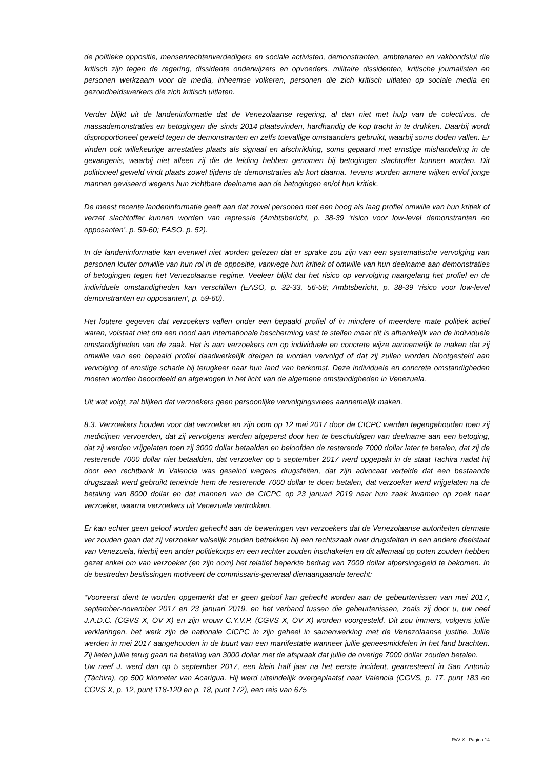de politieke oppositie, mensenrechtenverdedigers en sociale activisten, demonstranten, ambtenaren en vakbondslui die kritisch zijn tegen de regering, dissidente onderwijzers en opvoeders, militaire dissidenten, kritische journalisten en personen werkzaam voor de media, inheemse volkeren, personen die zich kritisch uitlaten op sociale media en gezondheidswerkers die zich kritisch uitlaten.
Verder blijkt uit de landeninformatie dat de Venezolaanse regering, al dan niet met hulp van de colectivos, de massademonstraties en betogingen die sinds 2014 plaatsvinden, hardhandig de kop tracht in te drukken. Daarbij wordt disproportioneel geweld tegen de demonstranten en zelfs toevallige omstaanders gebruikt, waarbij soms doden vallen. Er vinden ook willekeurige arrestaties plaats als signaal en afschrikking, soms gepaard met ernstige mishandeling in de gevangenis, waarbij niet alleen zij die de leiding hebben genomen bij betogingen slachtoffer kunnen worden. Dit politioneel geweld vindt plaats zowel tijdens de demonstraties als kort daarna. Tevens worden armere wijken en/of jonge mannen geviseerd wegens hun zichtbare deelname aan de betogingen en/of hun kritiek.
De meest recente landeninformatie geeft aan dat zowel personen met een hoog als laag profiel omwille van hun kritiek of verzet slachtoffer kunnen worden van repressie (Ambtsbericht, p. 38-39 ‘risico voor low-level demonstranten en opposanten’, p. 59-60; EASO, p. 52).
In de landeninformatie kan evenwel niet worden gelezen dat er sprake zou zijn van een systematische vervolging van personen louter omwille van hun rol in de oppositie, vanwege hun kritiek of omwille van hun deelname aan demonstraties of betogingen tegen het Venezolaanse regime. Veeleer blijkt dat het risico op vervolging naargelang het profiel en de individuele omstandigheden kan verschillen (EASO, p. 32-33, 56-58; Ambtsbericht, p. 38-39 ‘risico voor low-level demonstranten en opposanten’, p. 59-60).
Het loutere gegeven dat verzoekers vallen onder een bepaald profiel of in mindere of meerdere mate politiek actief waren, volstaat niet om een nood aan internationale bescherming vast te stellen maar dit is afhankelijk van de individuele omstandigheden van de zaak. Het is aan verzoekers om op individuele en concrete wijze aannemelijk te maken dat zij omwille van een bepaald profiel daadwerkelijk dreigen te worden vervolgd of dat zij zullen worden blootgesteld aan vervolging of ernstige schade bij terugkeer naar hun land van herkomst. Deze individuele en concrete omstandigheden moeten worden beoordeeld en afgewogen in het licht van de algemene omstandigheden in Venezuela.
Uit wat volgt, zal blijken dat verzoekers geen persoonlijke vervolgingsvrees aannemelijk maken.
8.3. Verzoekers houden voor dat verzoeker en zijn oom op 12 mei 2017 door de CICPC werden tegengehouden toen zij medicijnen vervoerden, dat zij vervolgens werden afgeperst door hen te beschuldigen van deelname aan een betoging, dat zij werden vrijgelaten toen zij 3000 dollar betaalden en beloofden de resterende 7000 dollar later te betalen, dat zij de resterende 7000 dollar niet betaalden, dat verzoeker op 5 september 2017 werd opgepakt in de staat Tachira nadat hij door een rechtbank in Valencia was geseind wegens drugsfeiten, dat zijn advocaat vertelde dat een bestaande drugszaak werd gebruikt teneinde hem de resterende 7000 dollar te doen betalen, dat verzoeker werd vrijgelaten na de betaling van 8000 dollar en dat mannen van de CICPC op 23 januari 2019 naar hun zaak kwamen op zoek naar verzoeker, waarna verzoekers uit Venezuela vertrokken.
Er kan echter geen geloof worden gehecht aan de beweringen van verzoekers dat de Venezolaanse autoriteiten dermate ver zouden gaan dat zij verzoeker valselijk zouden betrekken bij een rechtszaak over drugsfeiten in een andere deelstaat van Venezuela, hierbij een ander politiekorps en een rechter zouden inschakelen en dit allemaal op poten zouden hebben gezet enkel om van verzoeker (en zijn oom) het relatief beperkte bedrag van 7000 dollar afpersingsgeld te bekomen. In de bestreden beslissingen motiveert de commissaris-generaal dienaangaande terecht:
“Vooreerst dient te worden opgemerkt dat er geen geloof kan gehecht worden aan de gebeurtenissen van mei 2017, september-november 2017 en 23 januari 2019, en het verband tussen die gebeurtenissen, zoals zij door u, uw neef J.A.D.C. (CGVS X, OV X) en zijn vrouw C.Y.V.P. (CGVS X, OV X) worden voorgesteld. Dit zou immers, volgens jullie verklaringen, het werk zijn de nationale CICPC in zijn geheel in samenwerking met de Venezolaanse justitie. Jullie werden in mei 2017 aangehouden in de buurt van een manifestatie wanneer jullie geneesmiddelen in het land brachten. Zij lieten jullie terug gaan na betaling van 3000 dollar met de afspraak dat jullie de overige 7000 dollar zouden betalen.
Uw neef J. werd dan op 5 september 2017, een klein half jaar na het eerste incident, gearresteerd in San Antonio (Táchira), op 500 kilometer van Acarigua. Hij werd uiteindelijk overgeplaatst naar Valencia (CGVS, p. 17, punt 183 en CGVS X, p. 12, punt 118-120 en p. 18, punt 172), een reis van 675
RvV X - Pagina 14